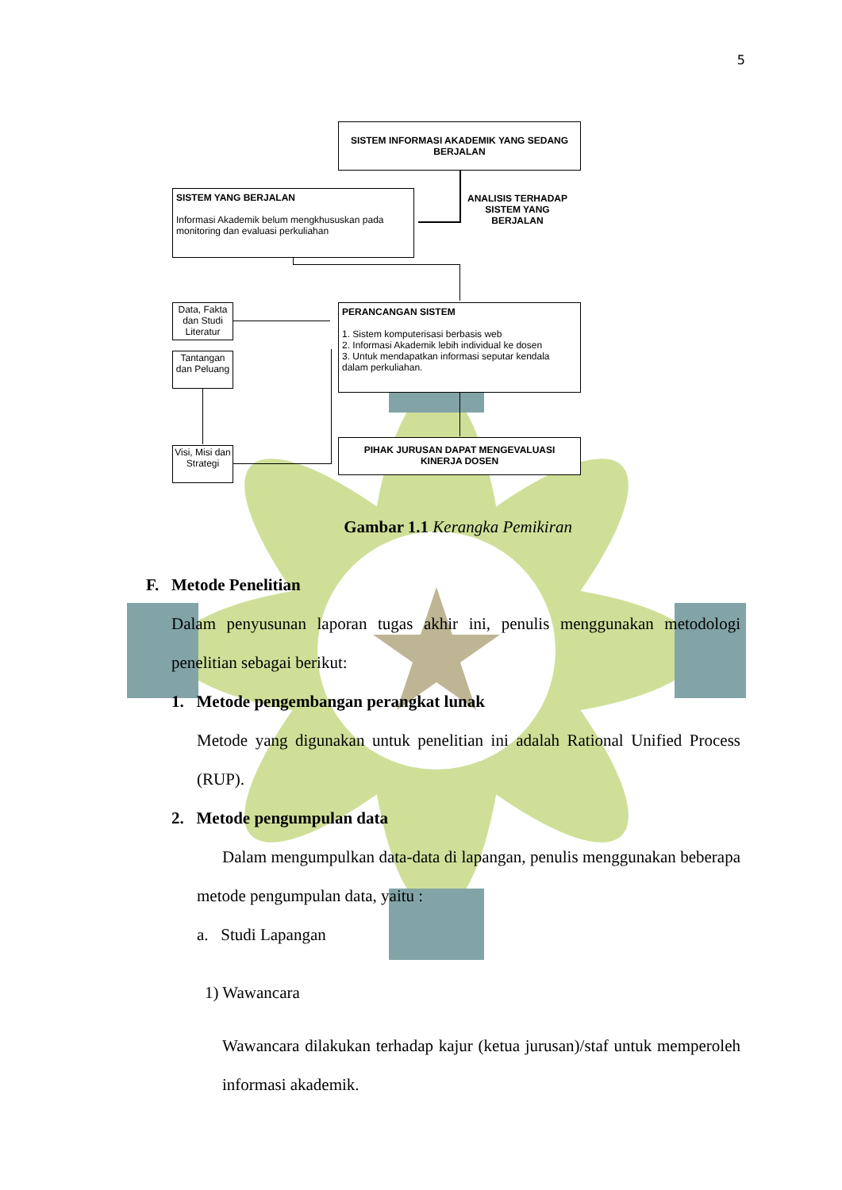5
SISTEM INFORMASI AKADEMIK YANG SEDANG BERJALAN
SISTEM YANG BERJALAN
Informasi Akademik belum mengkhususkan pada monitoring dan evaluasi perkuliahan
ANALISIS TERHADAP SISTEM YANG BERJALAN
Data, Fakta dan Studi Literatur
Tantangan dan Peluang
Visi, Misi dan Strategi
PERANCANGAN SISTEM
1. Sistem komputerisasi berbasis web
2. Informasi Akademik lebih individual ke dosen
3. Untuk mendapatkan informasi seputar kendala dalam perkuliahan.
PIHAK JURUSAN DAPAT MENGEVALUASI KINERJA DOSEN
Gambar 1.1 Kerangka Pemikiran
F. Metode Penelitian
Dalam penyusunan laporan tugas akhir ini, penulis menggunakan metodologi penelitian sebagai berikut:
1. Metode pengembangan perangkat lunak
Metode yang digunakan untuk penelitian ini adalah Rational Unified Process (RUP).
2. Metode pengumpulan data
Dalam mengumpulkan data-data di lapangan, penulis menggunakan beberapa metode pengumpulan data, yaitu :
a. Studi Lapangan
1) Wawancara
Wawancara dilakukan terhadap kajur (ketua jurusan)/staf untuk memperoleh informasi akademik.